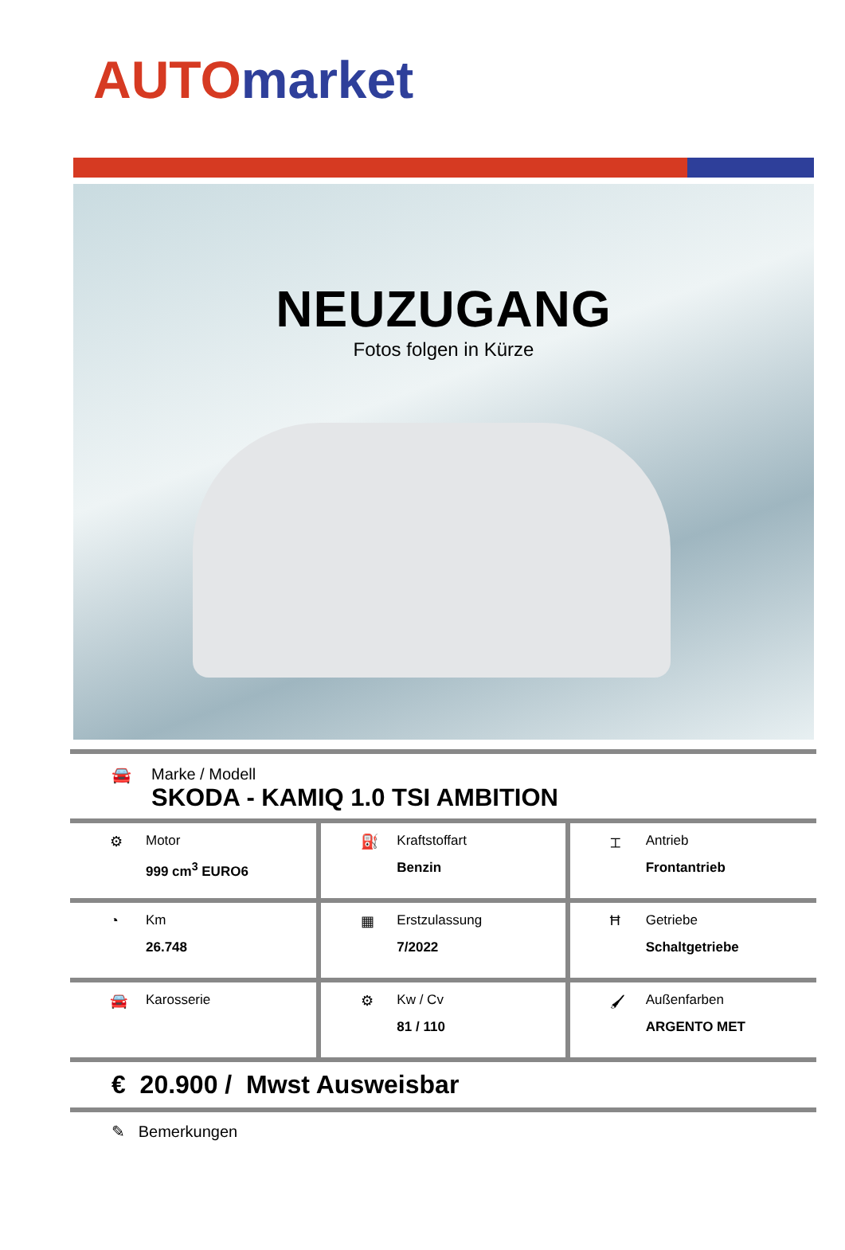AUTO market
NEUZUGANG
Fotos folgen in Kürze
🚘 Marke / Modell
SKODA - KAMIQ 1.0 TSI AMBITION
| ⚙ Motor 999 cm<sup>3</sup> EURO6 | ⛽ Kraftstoffart Benzin | ⌶ Antrieb Frontantrieb |
| ◔ Km 26.748 | ▦ Erstzulassung 7/2022 | Ħ Getriebe Schaltgetriebe |
| 🚘 Karosserie | ⚙ Kw / Cv 81 / 110 | 🖌 Außenfarben ARGENTO MET |
€ 20.900 / Mwst Ausweisbar
✎ Bemerkungen